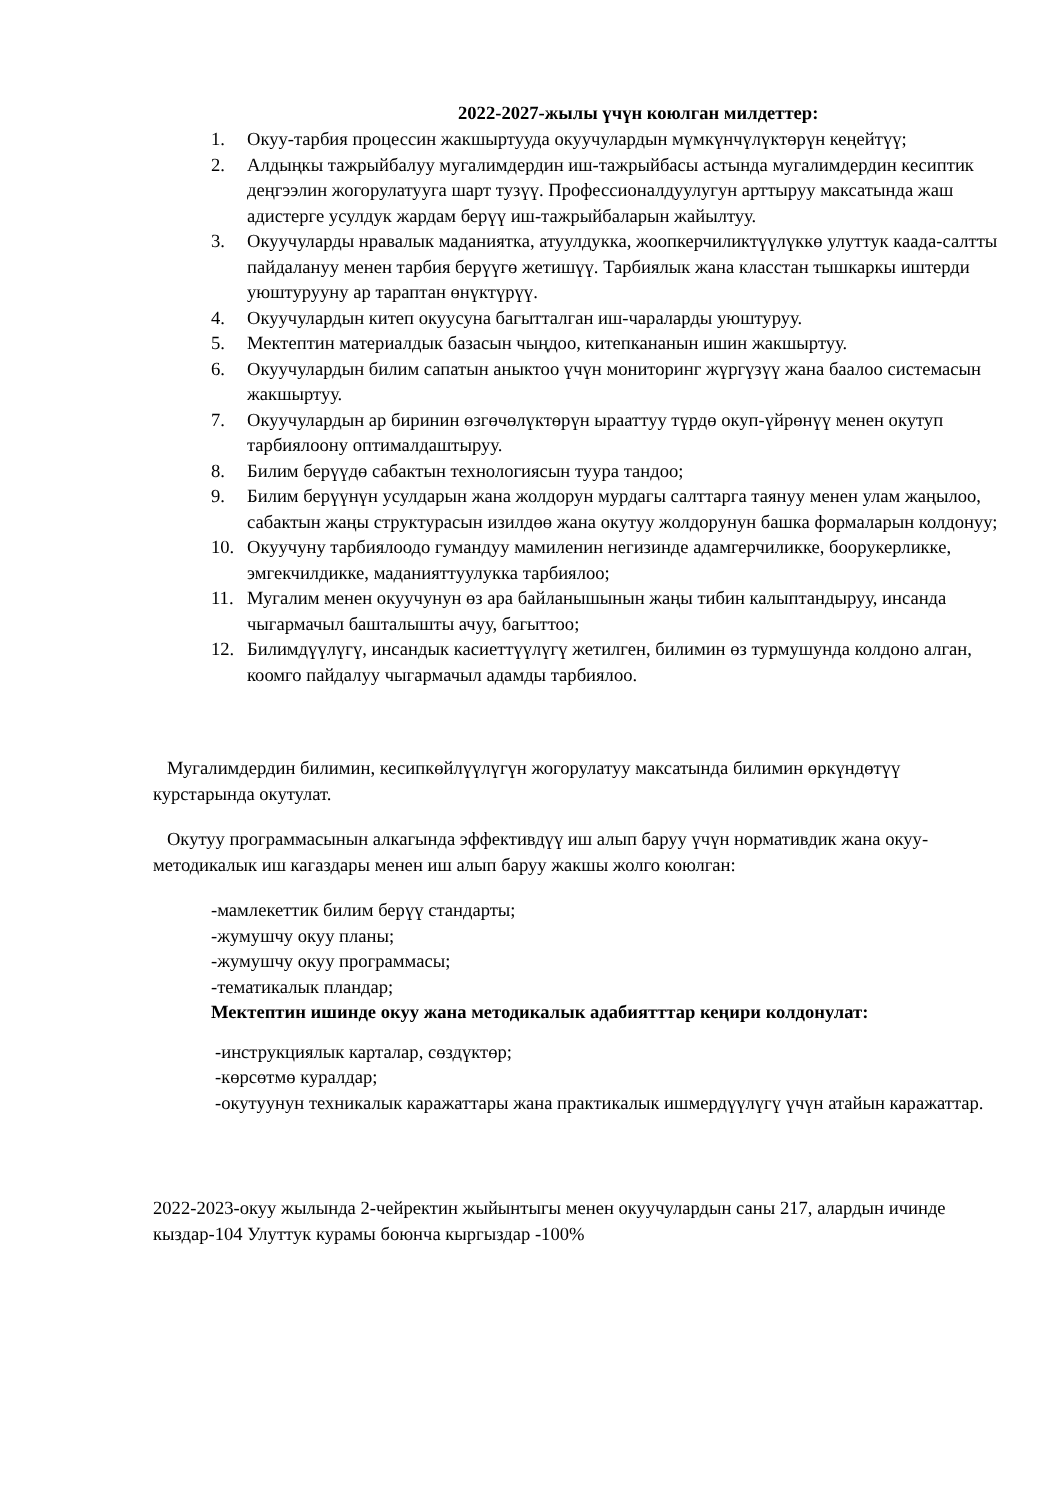2022-2027-жылы үчүн коюлган милдеттер:
1. Окуу-тарбия процессин жакшыртууда окуучулардын мүмкүнчүлүктөрүн кеңейтүү;
2. Алдыңкы тажрыйбалуу мугалимдердин иш-тажрыйбасы астында мугалимдердин кесиптик деңгээлин жогорулатууга шарт тузүү. Профессионалдуулугун арттыруу максатында жаш адистерге усулдук жардам берүү иш-тажрыйбаларын жайылтуу.
3. Окуучуларды нравалык маданиятка, атуулдукка, жоопкерчиликтүүлүккө улуттук каада-салтты пайдалануу менен тарбия берүүгө жетишүү. Тарбиялык жана класстан тышкаркы иштерди уюштурууну ар тараптан өнүктүрүү.
4. Окуучулардын китеп окуусуна багытталган иш-чараларды уюштуруу.
5. Мектептин материалдык базасын чыңдоо, китепкананын ишин жакшыртуу.
6. Окуучулардын билим сапатын аныктоо үчүн мониторинг жүргүзүү жана баалоо системасын жакшыртуу.
7. Окуучулардын ар биринин өзгөчөлүктөрүн ырааттуу түрдө окуп-үйрөнүү менен окутуп тарбиялоону оптималдаштыруу.
8. Билим берүүдө сабактын технологиясын туура тандоо;
9. Билим берүүнүн усулдарын жана жолдорун мурдагы салттарга таянуу менен улам жаңылоо, сабактын жаңы структурасын изилдөө жана окутуу жолдорунун башка формаларын колдонуу;
10. Окуучуну тарбиялоодо гумандуу мамиленин негизинде адамгерчиликке, боорукерликке, эмгекчилдикке, маданияттуулукка тарбиялоо;
11. Мугалим менен окуучунун өз ара байланышынын жаңы тибин калыптандыруу, инсанда чыгармачыл башталышты ачуу, багыттоо;
12. Билимдүүлүгү, инсандык касиеттүүлүгү жетилген, билимин өз турмушунда колдоно алган, коомго пайдалуу чыгармачыл адамды тарбиялоо.
Мугалимдердин билимин, кесипкөйлүүлүгүн жогорулатуу максатында билимин өркүндөтүү курстарында окутулат.
Окутуу программасынын алкагында эффективдүү иш алып баруу үчүн нормативдик жана окуу-методикалык иш кагаздары менен иш алып баруу жакшы жолго коюлган:
-мамлекеттик билим берүү стандарты;
-жумушчу окуу планы;
-жумушчу окуу программасы;
-тематикалык пландар;
Мектептин ишинде окуу жана методикалык адабиятттар кеңири колдонулат:
-инструкциялык карталар, сөздүктөр;
-көрсөтмө куралдар;
-окутуунун техникалык каражаттары жана практикалык ишмердүүлүгү үчүн атайын каражаттар.
2022-2023-окуу жылында 2-чейректин жыйынтыгы менен окуучулардын саны 217, алардын ичинде кыздар-104 Улуттук курамы боюнча кыргыздар -100%